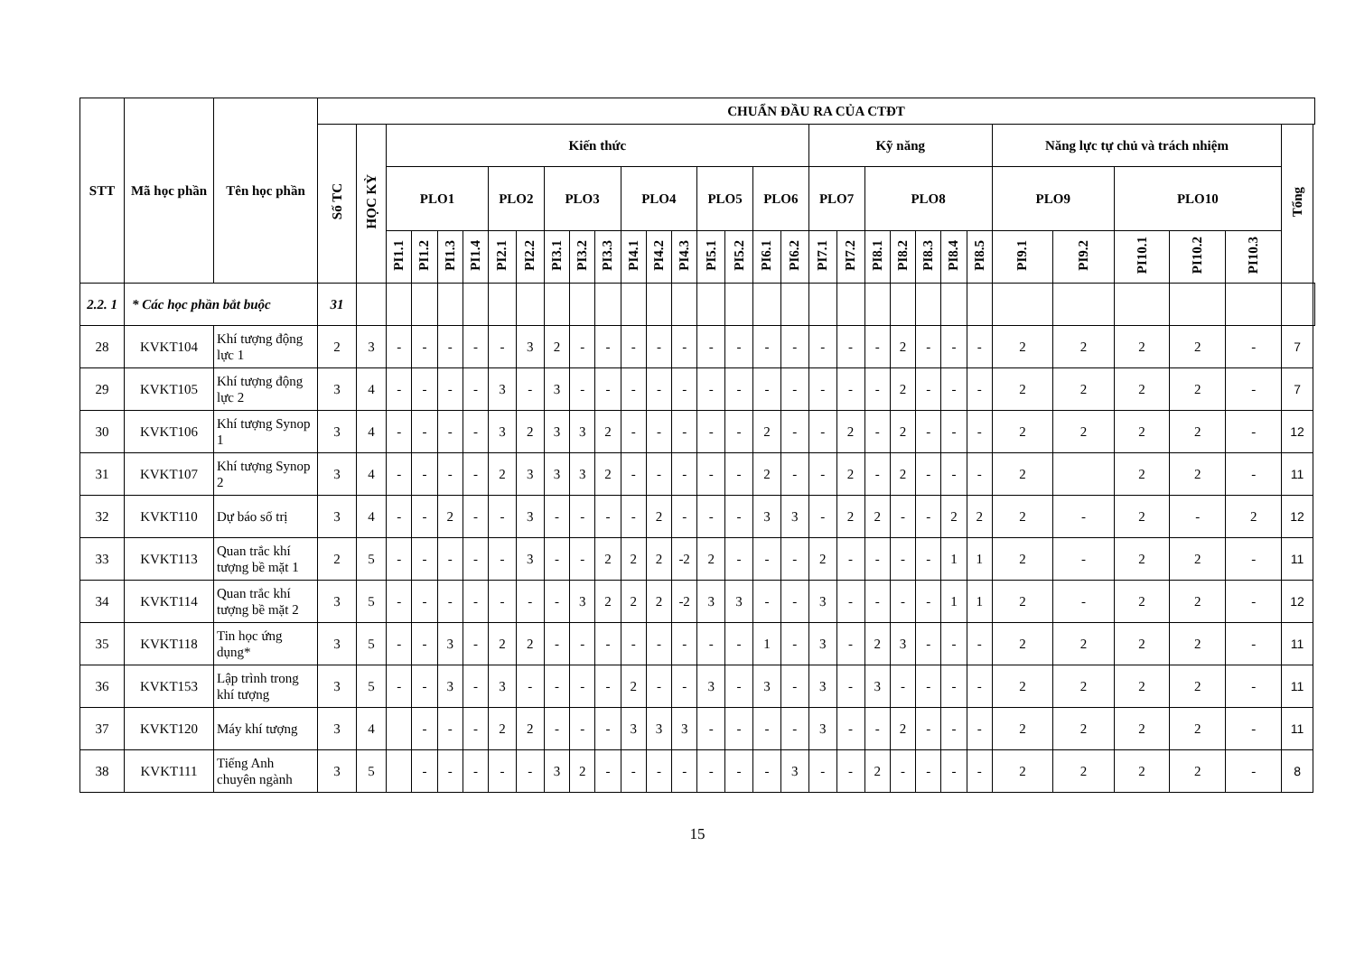| STT | Mã học phần | Tên học phần | CHUẨN ĐẦU RA CỦA CTĐT | | | | | | | | | | | | | | | | | | | | | | | | | | | | | | | |
| --- | --- | --- | --- | --- | --- | --- | --- | --- | --- | --- | --- | --- | --- | --- | --- | --- | --- | --- | --- | --- | --- | --- | --- | --- | --- | --- | --- | --- | --- | --- | --- | --- | --- | --- |
| | | | Số TC | HỌC KỲ | Kiến thức | | | | | | | | | | | | | | | | Kỹ năng | | | | | | | Năng lực tự chủ và trách nhiệm | | | | | Tổng | |
| | | | | | PLO1 | | | | PLO2 | | PLO3 | | | PLO4 | | | PLO5 | | PLO6 | | PLO7 | | PLO8 | | | | | PLO9 | | PLO10 | | | | |
| | | | | | PI1.1 | PI1.2 | PI1.3 | PI1.4 | PI2.1 | PI2.2 | PI3.1 | PI3.2 | PI3.3 | PI4.1 | PI4.2 | PI4.3 | PI5.1 | PI5.2 | PI6.1 | PI6.2 | PI7.1 | PI7.2 | PI8.1 | PI8.2 | PI8.3 | PI8.4 | PI8.5 | PI9.1 | PI9.2 | PI10.1 | PI10.2 | PI10.3 | | |
| 2.2. 1 | * Các học phần bắt buộc | | 31 | | | | | | | | | | | | | | | | | | | | | | | | | | | | | | | |
| 28 | KVKT104 | Khí tượng động lực 1 | 2 | 3 | - | - | - | - | - | 3 | 2 | - | - | - | - | - | - | - | - | - | - | - | - | 2 | - | - | - | 2 | 2 | 2 | 2 | - | 7 | |
| 29 | KVKT105 | Khí tượng động lực 2 | 3 | 4 | - | - | - | - | 3 | - | 3 | - | - | - | - | - | - | - | - | - | - | - | - | 2 | - | - | - | 2 | 2 | 2 | 2 | - | 7 | |
| 30 | KVKT106 | Khí tượng Synop 1 | 3 | 4 | - | - | - | - | 3 | 2 | 3 | 3 | 2 | - | - | - | - | - | 2 | - | - | 2 | - | 2 | - | - | - | 2 | 2 | 2 | 2 | - | 12 | |
| 31 | KVKT107 | Khí tượng Synop 2 | 3 | 4 | - | - | - | - | 2 | 3 | 3 | 3 | 2 | - | - | - | - | - | 2 | - | - | 2 | - | 2 | - | - | - | 2 | | 2 | 2 | - | 11 | |
| 32 | KVKT110 | Dự báo số trị | 3 | 4 | - | - | 2 | - | - | 3 | - | - | - | - | 2 | - | - | - | 3 | 3 | - | 2 | 2 | - | - | 2 | 2 | 2 | - | 2 | - | 2 | 12 | |
| 33 | KVKT113 | Quan trắc khí tượng bề mặt 1 | 2 | 5 | - | - | - | - | - | 3 | - | - | 2 | 2 | 2 | -2 | 2 | - | - | - | 2 | - | - | - | - | 1 | 1 | 2 | - | 2 | 2 | - | 11 | |
| 34 | KVKT114 | Quan trắc khí tượng bề mặt 2 | 3 | 5 | - | - | - | - | - | - | - | 3 | 2 | 2 | 2 | -2 | 3 | 3 | - | - | 3 | - | - | - | - | 1 | 1 | 2 | - | 2 | 2 | - | 12 | |
| 35 | KVKT118 | Tin học ứng dụng* | 3 | 5 | - | - | 3 | - | 2 | 2 | - | - | - | - | - | - | - | - | 1 | - | 3 | - | 2 | 3 | - | - | - | 2 | 2 | 2 | 2 | - | 11 | |
| 36 | KVKT153 | Lập trình trong khí tượng | 3 | 5 | - | - | 3 | - | 3 | - | - | - | - | 2 | - | - | 3 | - | 3 | - | 3 | - | 3 | - | - | - | - | 2 | 2 | 2 | 2 | - | 11 | |
| 37 | KVKT120 | Máy khí tượng | 3 | 4 | | - | - | - | 2 | 2 | - | - | - | 3 | 3 | 3 | - | - | - | - | 3 | - | - | 2 | - | - | - | 2 | 2 | 2 | 2 | - | 11 | |
| 38 | KVKT111 | Tiếng Anh chuyên ngành | 3 | 5 | | - | - | - | - | - | 3 | 2 | - | - | - | - | - | - | - | 3 | - | - | 2 | - | - | - | - | 2 | 2 | 2 | 2 | - | 8 | |
15